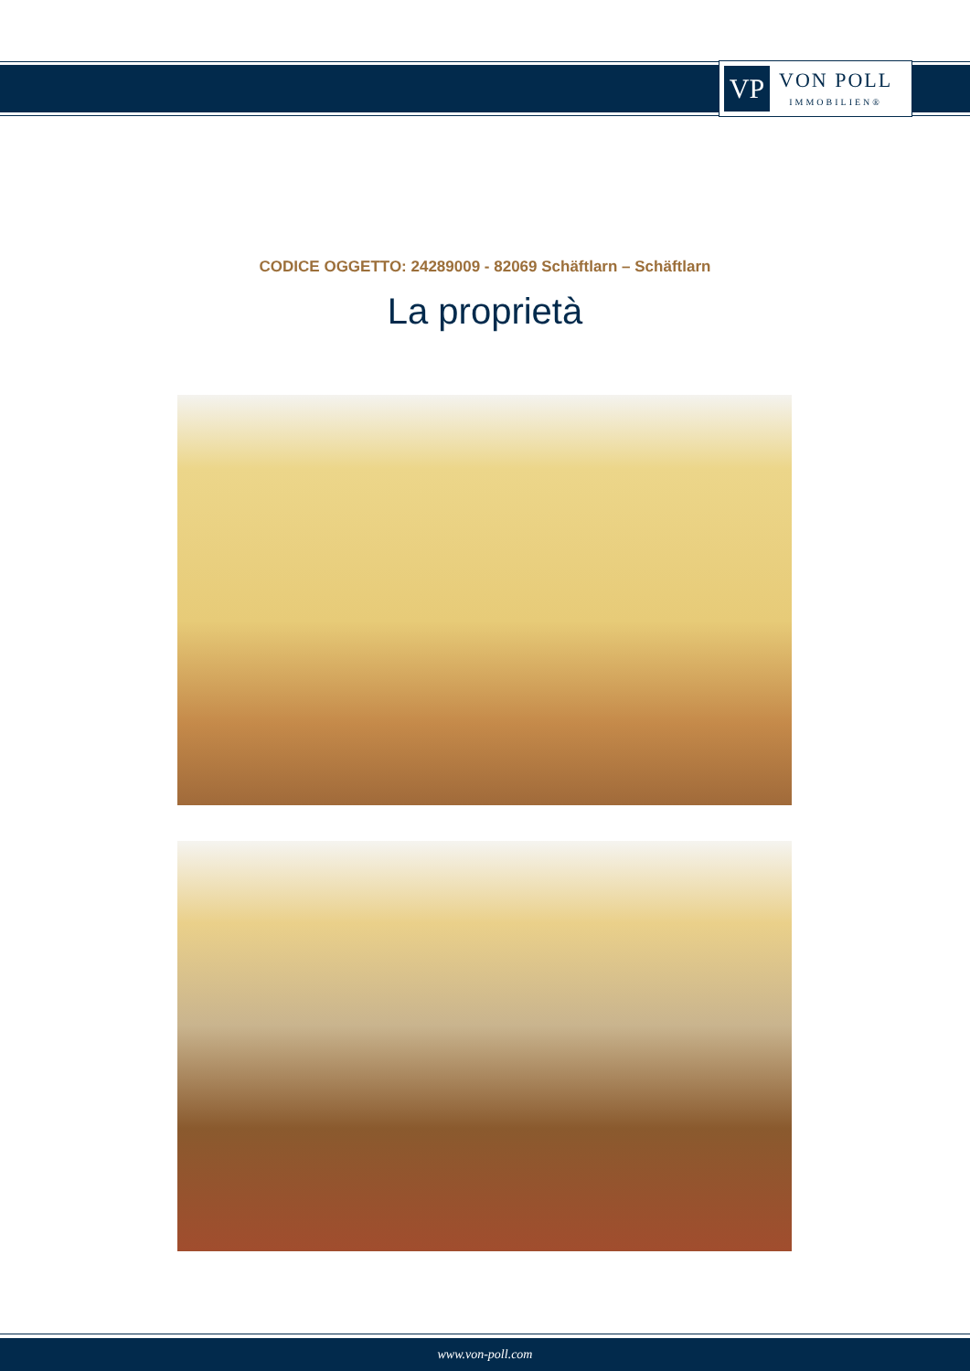VP
VON POLL
IMMOBILIEN®
CODICE OGGETTO: 24289009 - 82069 Schäftlarn – Schäftlarn
La proprietà
www.von-poll.com